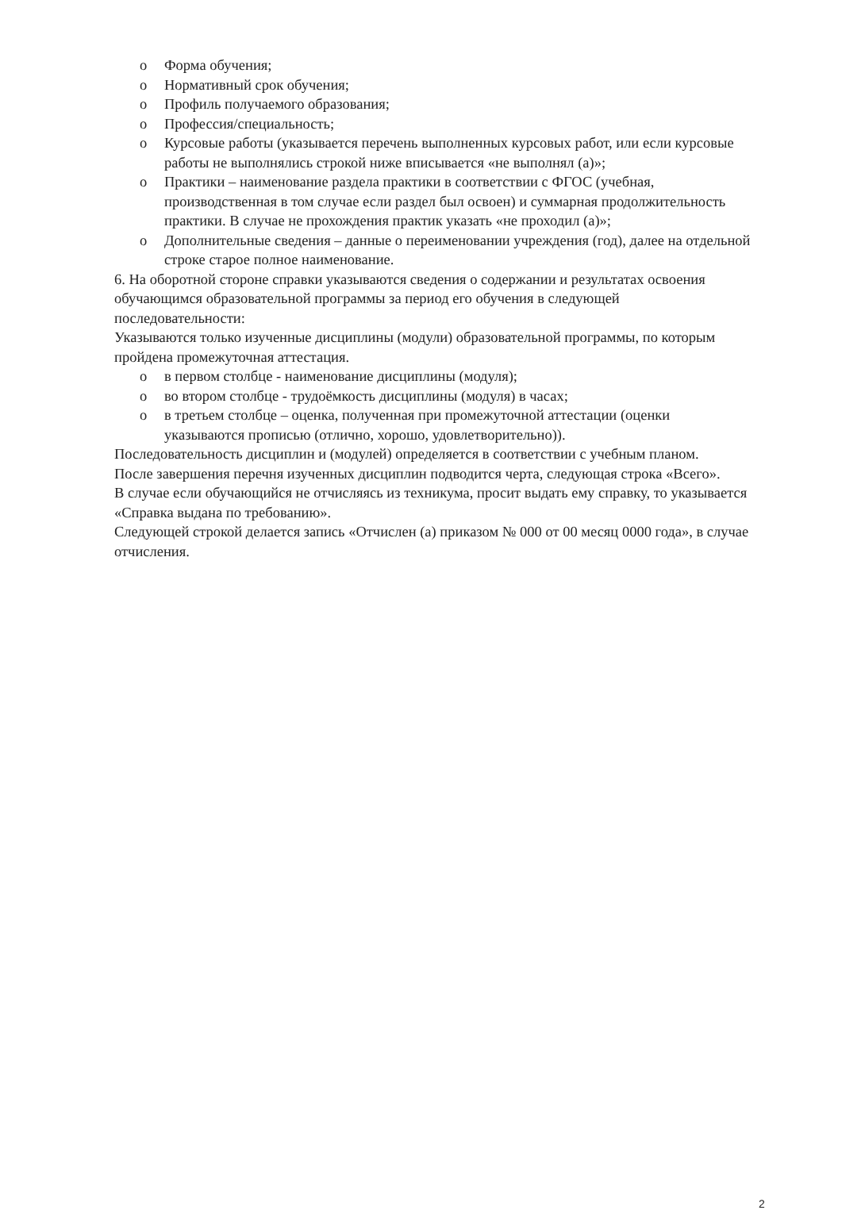o Форма обучения;
o Нормативный срок обучения;
o Профиль получаемого образования;
o Профессия/специальность;
o Курсовые работы (указывается перечень выполненных курсовых работ, или если курсовые работы не выполнялись строкой ниже вписывается «не выполнял (а)»;
o Практики – наименование раздела практики в соответствии с ФГОС (учебная, производственная в том случае если раздел был освоен) и суммарная продолжительность практики. В случае не прохождения практик указать «не проходил (а)»;
o Дополнительные сведения – данные о переименовании учреждения (год), далее на отдельной строке старое полное наименование.
6. На оборотной стороне справки указываются сведения о содержании и результатах освоения обучающимся образовательной программы за период его обучения в следующей последовательности:
Указываются только изученные дисциплины (модули) образовательной программы, по которым пройдена промежуточная аттестация.
o в первом столбце - наименование дисциплины (модуля);
o во втором столбце - трудоёмкость дисциплины (модуля) в часах;
o в третьем столбце – оценка, полученная при промежуточной аттестации (оценки указываются прописью (отлично, хорошо, удовлетворительно)).
Последовательность дисциплин и (модулей) определяется в соответствии с учебным планом.
После завершения перечня изученных дисциплин подводится черта, следующая строка «Всего».
В случае если обучающийся не отчисляясь из техникума, просит выдать ему справку, то указывается «Справка выдана по требованию».
Следующей строкой делается запись «Отчислен (а) приказом № 000 от 00 месяц 0000 года», в случае отчисления.
2